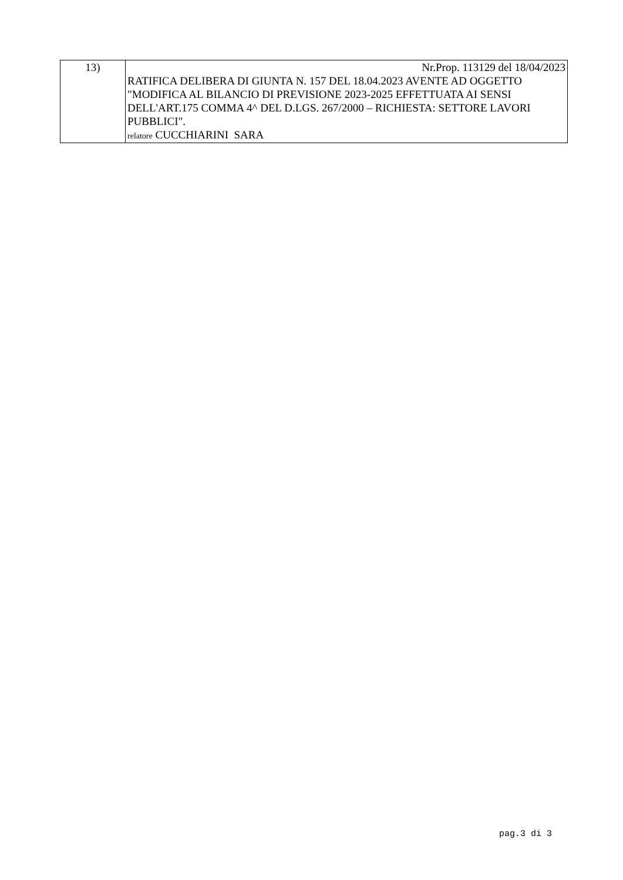| 13) | Nr.Prop. 113129 del 18/04/2023 RATIFICA DELIBERA DI GIUNTA N. 157 DEL 18.04.2023 AVENTE AD OGGETTO "MODIFICA AL BILANCIO DI PREVISIONE 2023-2025 EFFETTUATA AI SENSI DELL'ART.175 COMMA 4^ DEL D.LGS. 267/2000 – RICHIESTA: SETTORE LAVORI PUBBLICI". relatore CUCCHIARINI SARA |
pag.3 di 3